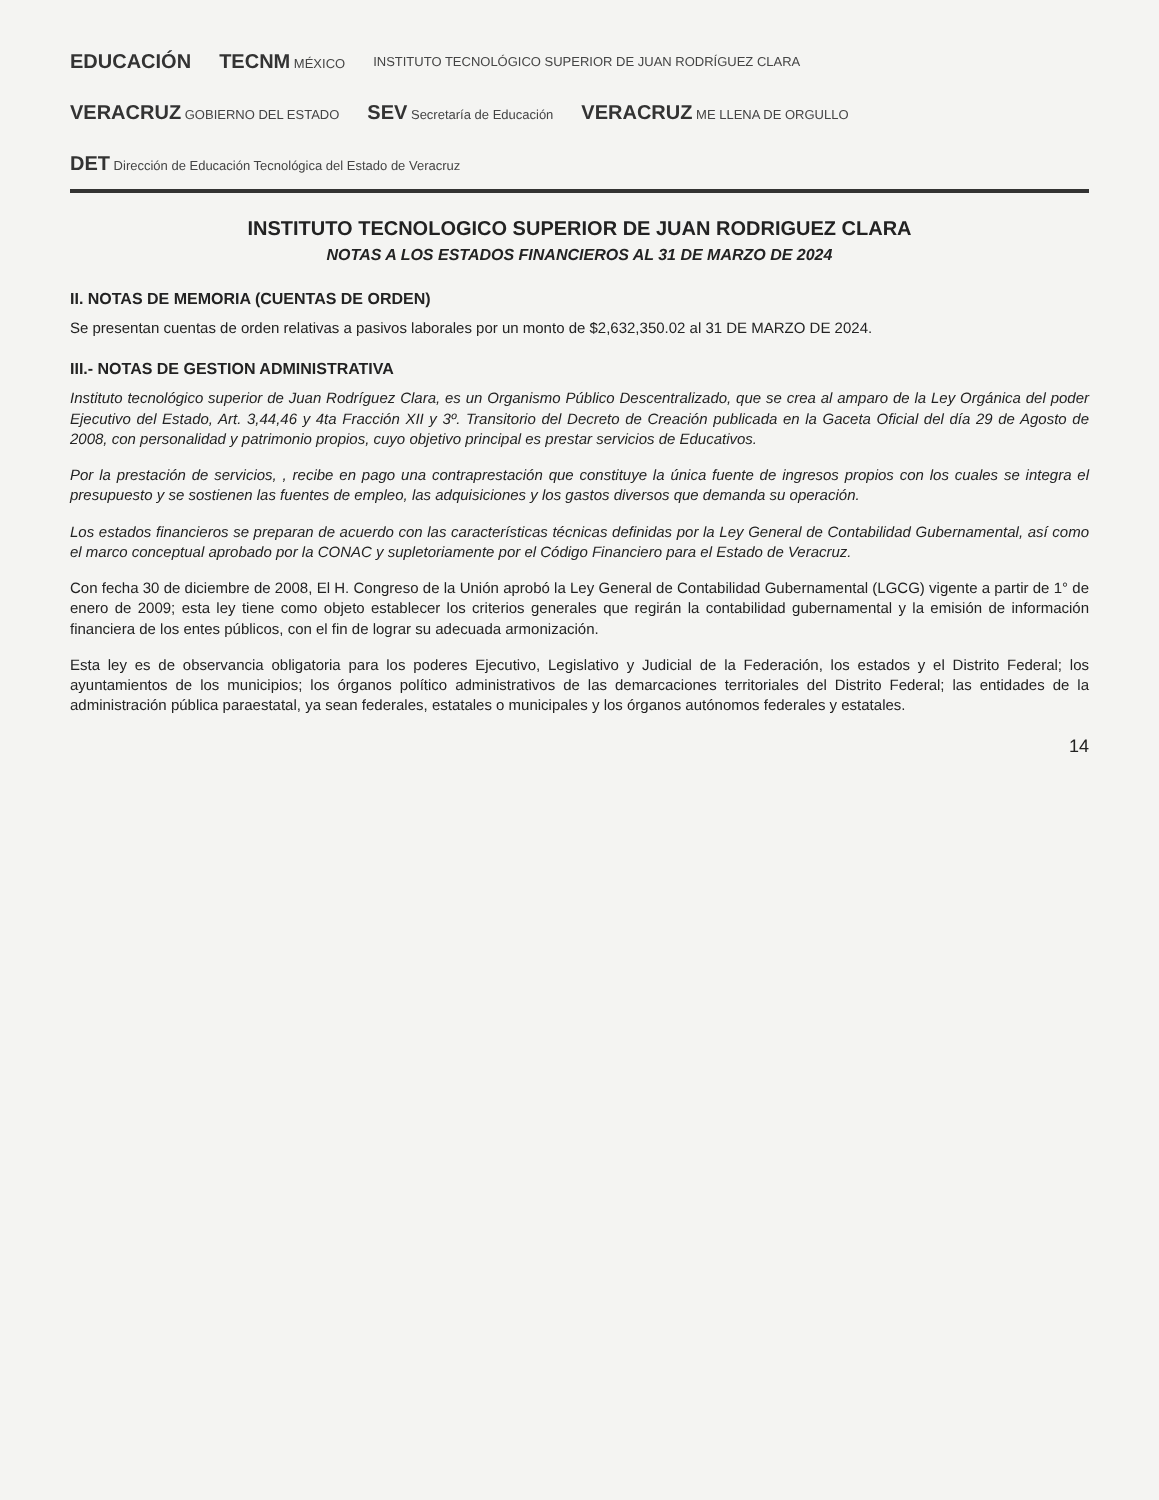EDUCACIÓN TECNM MÉXICO INSTITUTO TECNOLÓGICO SUPERIOR DE JUAN RODRÍGUEZ CLARA VERACRUZ GOBIERNO DEL ESTADO SEV Secretaría de Educación VERACRUZ ME LLENA DE ORGULLO DET Dirección de Educación Tecnológica del Estado de Veracruz
INSTITUTO TECNOLOGICO SUPERIOR DE JUAN RODRIGUEZ CLARA
NOTAS A LOS ESTADOS FINANCIEROS AL 31 DE MARZO DE 2024
II. NOTAS DE MEMORIA (CUENTAS DE ORDEN)
Se presentan cuentas de orden relativas a pasivos laborales por un monto de $2,632,350.02 al 31 DE MARZO DE 2024.
III.- NOTAS DE GESTION ADMINISTRATIVA
Instituto tecnológico superior de Juan Rodríguez Clara, es un Organismo Público Descentralizado, que se crea al amparo de la Ley Orgánica del poder Ejecutivo del Estado, Art. 3,44,46 y 4ta Fracción XII y 3º. Transitorio del Decreto de Creación publicada en la Gaceta Oficial del día 29 de Agosto de 2008, con personalidad y patrimonio propios, cuyo objetivo principal es prestar servicios de Educativos.
Por la prestación de servicios, , recibe en pago una contraprestación que constituye la única fuente de ingresos propios con los cuales se integra el presupuesto y se sostienen las fuentes de empleo, las adquisiciones y los gastos diversos que demanda su operación.
Los estados financieros se preparan de acuerdo con las características técnicas definidas por la Ley General de Contabilidad Gubernamental, así como el marco conceptual aprobado por la CONAC y supletoriamente por el Código Financiero para el Estado de Veracruz.
Con fecha 30 de diciembre de 2008, El H. Congreso de la Unión aprobó la Ley General de Contabilidad Gubernamental (LGCG) vigente a partir de 1° de enero de 2009; esta ley tiene como objeto establecer los criterios generales que regirán la contabilidad gubernamental y la emisión de información financiera de los entes públicos, con el fin de lograr su adecuada armonización.
Esta ley es de observancia obligatoria para los poderes Ejecutivo, Legislativo y Judicial de la Federación, los estados y el Distrito Federal; los ayuntamientos de los municipios; los órganos político administrativos de las demarcaciones territoriales del Distrito Federal; las entidades de la administración pública paraestatal, ya sean federales, estatales o municipales y los órganos autónomos federales y estatales.
14